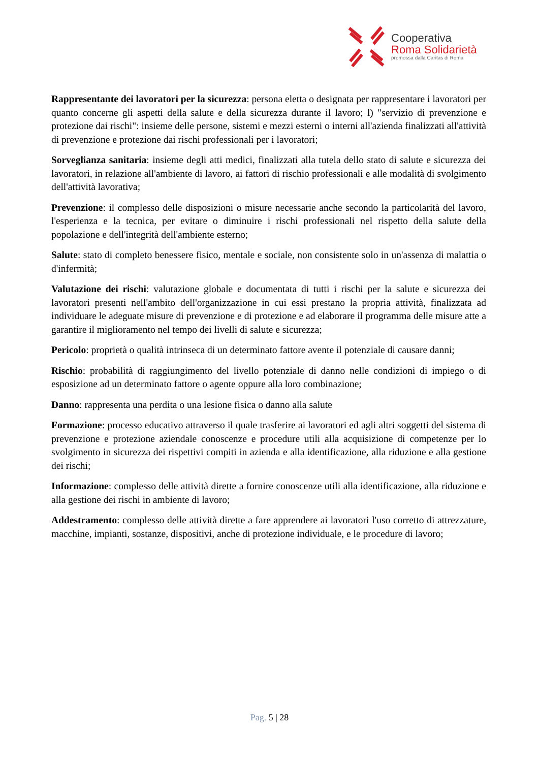Cooperativa
Roma Solidarietà
promossa dalla Caritas di Roma
Rappresentante dei lavoratori per la sicurezza: persona eletta o designata per rappresentare i lavoratori per quanto concerne gli aspetti della salute e della sicurezza durante il lavoro; l) "servizio di prevenzione e protezione dai rischi": insieme delle persone, sistemi e mezzi esterni o interni all'azienda finalizzati all'attività di prevenzione e protezione dai rischi professionali per i lavoratori;
Sorveglianza sanitaria: insieme degli atti medici, finalizzati alla tutela dello stato di salute e sicurezza dei lavoratori, in relazione all'ambiente di lavoro, ai fattori di rischio professionali e alle modalità di svolgimento dell'attività lavorativa;
Prevenzione: il complesso delle disposizioni o misure necessarie anche secondo la particolarità del lavoro, l'esperienza e la tecnica, per evitare o diminuire i rischi professionali nel rispetto della salute della popolazione e dell'integrità dell'ambiente esterno;
Salute: stato di completo benessere fisico, mentale e sociale, non consistente solo in un'assenza di malattia o d'infermità;
Valutazione dei rischi: valutazione globale e documentata di tutti i rischi per la salute e sicurezza dei lavoratori presenti nell'ambito dell'organizzazione in cui essi prestano la propria attività, finalizzata ad individuare le adeguate misure di prevenzione e di protezione e ad elaborare il programma delle misure atte a garantire il miglioramento nel tempo dei livelli di salute e sicurezza;
Pericolo: proprietà o qualità intrinseca di un determinato fattore avente il potenziale di causare danni;
Rischio: probabilità di raggiungimento del livello potenziale di danno nelle condizioni di impiego o di esposizione ad un determinato fattore o agente oppure alla loro combinazione;
Danno: rappresenta una perdita o una lesione fisica o danno alla salute
Formazione: processo educativo attraverso il quale trasferire ai lavoratori ed agli altri soggetti del sistema di prevenzione e protezione aziendale conoscenze e procedure utili alla acquisizione di competenze per lo svolgimento in sicurezza dei rispettivi compiti in azienda e alla identificazione, alla riduzione e alla gestione dei rischi;
Informazione: complesso delle attività dirette a fornire conoscenze utili alla identificazione, alla riduzione e alla gestione dei rischi in ambiente di lavoro;
Addestramento: complesso delle attività dirette a fare apprendere ai lavoratori l'uso corretto di attrezzature, macchine, impianti, sostanze, dispositivi, anche di protezione individuale, e le procedure di lavoro;
Pag. 5 | 28